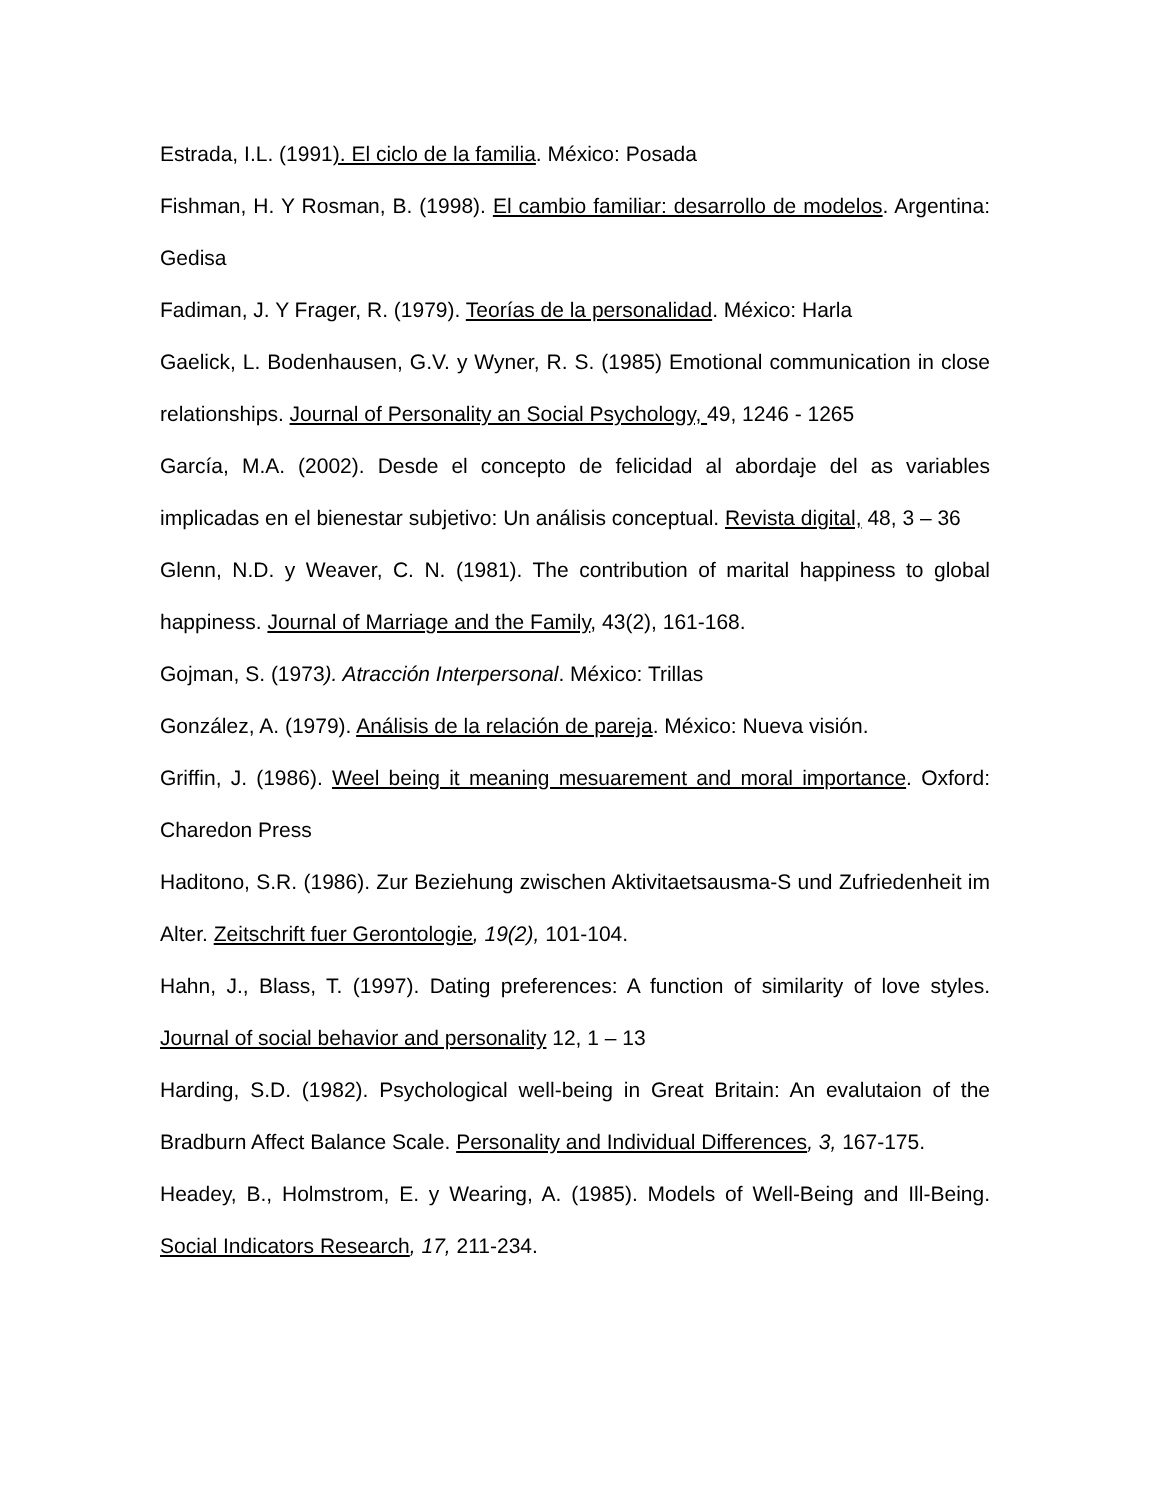Estrada, I.L. (1991). El ciclo de la familia. México: Posada
Fishman, H. Y Rosman, B. (1998). El cambio familiar: desarrollo de modelos. Argentina: Gedisa
Fadiman, J. Y Frager, R. (1979). Teorías de la personalidad. México: Harla
Gaelick, L. Bodenhausen, G.V. y Wyner, R. S. (1985) Emotional communication in close relationships. Journal of Personality an Social Psychology, 49, 1246 - 1265
García, M.A. (2002). Desde el concepto de felicidad al abordaje del as variables implicadas en el bienestar subjetivo: Un análisis conceptual. Revista digital, 48, 3 – 36
Glenn, N.D. y Weaver, C. N. (1981). The contribution of marital happiness to global happiness. Journal of Marriage and the Family, 43(2), 161-168.
Gojman, S. (1973). Atracción Interpersonal. México: Trillas
González, A. (1979). Análisis de la relación de pareja. México: Nueva visión.
Griffin, J. (1986). Weel being it meaning mesuarement and moral importance. Oxford: Charedon Press
Haditono, S.R. (1986). Zur Beziehung zwischen Aktivitaetsausma-S und Zufriedenheit im Alter. Zeitschrift fuer Gerontologie, 19(2), 101-104.
Hahn, J., Blass, T. (1997). Dating preferences: A function of similarity of love styles. Journal of social behavior and personality 12, 1 – 13
Harding, S.D. (1982). Psychological well-being in Great Britain: An evalutaion of the Bradburn Affect Balance Scale. Personality and Individual Differences, 3, 167-175.
Headey, B., Holmstrom, E. y Wearing, A. (1985). Models of Well-Being and Ill-Being. Social Indicators Research, 17, 211-234.